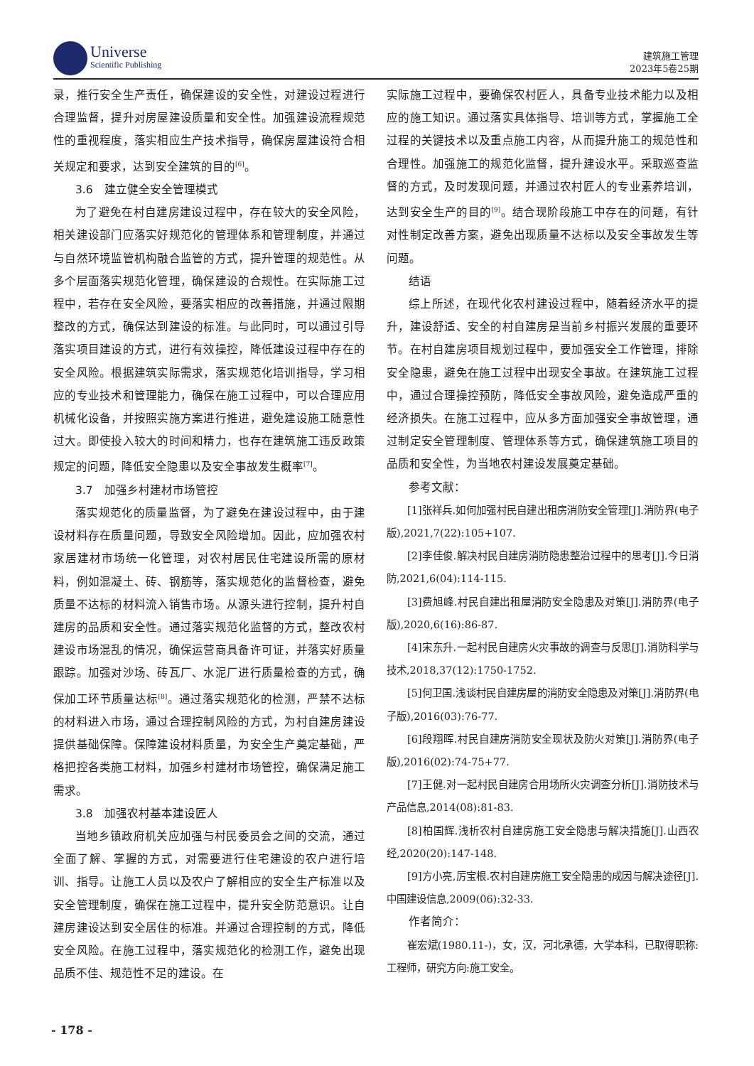Universe
Scientific Publishing
建筑施工管理
2023年5卷25期
录，推行安全生产责任，确保建设的安全性，对建设过程进行合理监督，提升对房屋建设质量和安全性。加强建设流程规范性的重视程度，落实相应生产技术指导，确保房屋建设符合相关规定和要求，达到安全建筑的目的<sup>[6]</sup>。
3.6　建立健全安全管理模式
为了避免在村自建房建设过程中，存在较大的安全风险，相关建设部门应落实好规范化的管理体系和管理制度，并通过与自然环境监管机构融合监管的方式，提升管理的规范性。从多个层面落实规范化管理，确保建设的合规性。在实际施工过程中，若存在安全风险，要落实相应的改善措施，并通过限期整改的方式，确保达到建设的标准。与此同时，可以通过引导落实项目建设的方式，进行有效操控，降低建设过程中存在的安全风险。根据建筑实际需求，落实规范化培训指导，学习相应的专业技术和管理能力，确保在施工过程中，可以合理应用机械化设备，并按照实施方案进行推进，避免建设施工随意性过大。即使投入较大的时间和精力，也存在建筑施工违反政策规定的问题，降低安全隐患以及安全事故发生概率<sup>[7]</sup>。
3.7　加强乡村建材市场管控
落实规范化的质量监督，为了避免在建设过程中，由于建设材料存在质量问题，导致安全风险增加。因此，应加强农村家居建材市场统一化管理，对农村居民住宅建设所需的原材料，例如混凝土、砖、钢筋等，落实规范化的监督检查，避免质量不达标的材料流入销售市场。从源头进行控制，提升村自建房的品质和安全性。通过落实规范化监督的方式，整改农村建设市场混乱的情况，确保运营商具备许可证，并落实好质量跟踪。加强对沙场、砖瓦厂、水泥厂进行质量检查的方式，确保加工环节质量达标<sup>[8]</sup>。通过落实规范化的检测，严禁不达标的材料进入市场，通过合理控制风险的方式，为村自建房建设提供基础保障。保障建设材料质量，为安全生产奠定基础，严格把控各类施工材料，加强乡村建材市场管控，确保满足施工需求。
3.8　加强农村基本建设匠人
当地乡镇政府机关应加强与村民委员会之间的交流，通过全面了解、掌握的方式，对需要进行住宅建设的农户进行培训、指导。让施工人员以及农户了解相应的安全生产标准以及安全管理制度，确保在施工过程中，提升安全防范意识。让自建房建设达到安全居住的标准。并通过合理控制的方式，降低安全风险。在施工过程中，落实规范化的检测工作，避免出现品质不佳、规范性不足的建设。在
实际施工过程中，要确保农村匠人，具备专业技术能力以及相应的施工知识。通过落实具体指导、培训等方式，掌握施工全过程的关键技术以及重点施工内容，从而提升施工的规范性和合理性。加强施工的规范化监督，提升建设水平。采取巡查监督的方式，及时发现问题，并通过农村匠人的专业素养培训，达到安全生产的目的<sup>[9]</sup>。结合现阶段施工中存在的问题，有针对性制定改善方案，避免出现质量不达标以及安全事故发生等问题。
结语
综上所述，在现代化农村建设过程中，随着经济水平的提升，建设舒适、安全的村自建房是当前乡村振兴发展的重要环节。在村自建房项目规划过程中，要加强安全工作管理，排除安全隐患，避免在施工过程中出现安全事故。在建筑施工过程中，通过合理操控预防，降低安全事故风险，避免造成严重的经济损失。在施工过程中，应从多方面加强安全事故管理，通过制定安全管理制度、管理体系等方式，确保建筑施工项目的品质和安全性，为当地农村建设发展奠定基础。
参考文献：
[1]张祥兵.如何加强村民自建出租房消防安全管理[J].消防界(电子版),2021,7(22):105+107.
[2]李佳俊.解决村民自建房消防隐患整治过程中的思考[J].今日消防,2021,6(04):114-115.
[3]费旭峰.村民自建出租屋消防安全隐患及对策[J].消防界(电子版),2020,6(16):86-87.
[4]宋东升.一起村民自建房火灾事故的调查与反思[J].消防科学与技术,2018,37(12):1750-1752.
[5]何卫国.浅谈村民自建房屋的消防安全隐患及对策[J].消防界(电子版),2016(03):76-77.
[6]段翔晖.村民自建房消防安全现状及防火对策[J].消防界(电子版),2016(02):74-75+77.
[7]王健.对一起村民自建房合用场所火灾调查分析[J].消防技术与产品信息,2014(08):81-83.
[8]柏国辉.浅析农村自建房施工安全隐患与解决措施[J].山西农经,2020(20):147-148.
[9]方小亮,厉宝根.农村自建房施工安全隐患的成因与解决途径[J].中国建设信息,2009(06):32-33.
作者简介：
崔宏斌(1980.11-)，女，汉，河北承德，大学本科，已取得职称:工程师，研究方向:施工安全。
- 178 -